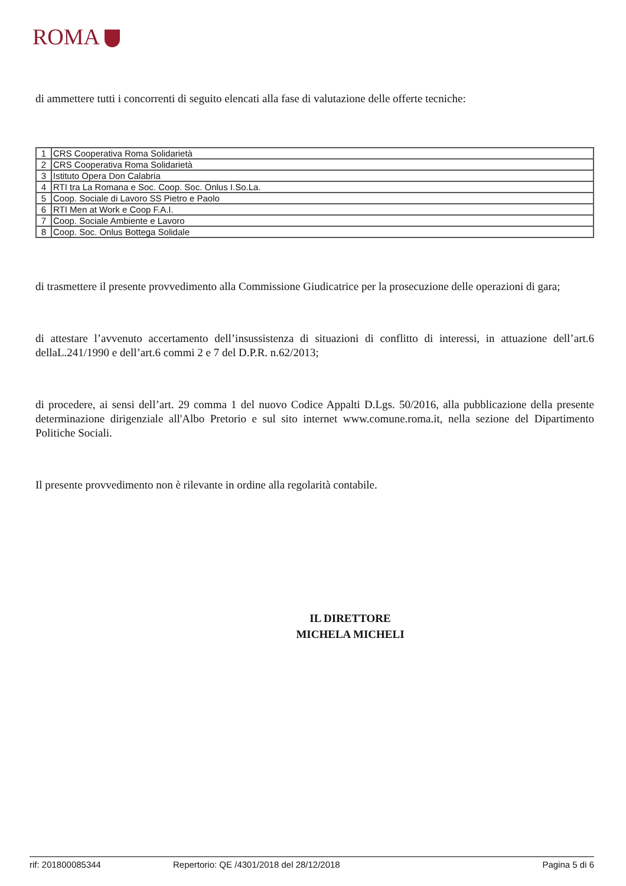ROMA
di ammettere tutti i concorrenti di seguito elencati alla fase di valutazione delle offerte tecniche:
| 1 | CRS Cooperativa Roma Solidarietà |
| 2 | CRS Cooperativa Roma Solidarietà |
| 3 | Istituto Opera Don Calabria |
| 4 | RTI tra La Romana e Soc. Coop. Soc. Onlus I.So.La. |
| 5 | Coop. Sociale di Lavoro SS Pietro e Paolo |
| 6 | RTI Men at Work e Coop F.A.I. |
| 7 | Coop. Sociale Ambiente e Lavoro |
| 8 | Coop. Soc. Onlus Bottega Solidale |
di trasmettere il presente provvedimento alla Commissione Giudicatrice per la prosecuzione delle operazioni di gara;
di attestare l’avvenuto accertamento dell’insussistenza di situazioni di conflitto di interessi, in attuazione dell’art.6 dellaL.241/1990 e dell’art.6 commi 2 e 7 del D.P.R. n.62/2013;
di procedere, ai sensi dell’art. 29 comma 1 del nuovo Codice Appalti D.Lgs. 50/2016, alla pubblicazione della presente determinazione dirigenziale all'Albo Pretorio e sul sito internet www.comune.roma.it, nella sezione del Dipartimento Politiche Sociali.
Il presente provvedimento non è rilevante in ordine alla regolarità contabile.
IL DIRETTORE
MICHELA MICHELI
rif: 201800085344 Repertorio: QE /4301/2018 del 28/12/2018 Pagina 5 di 6